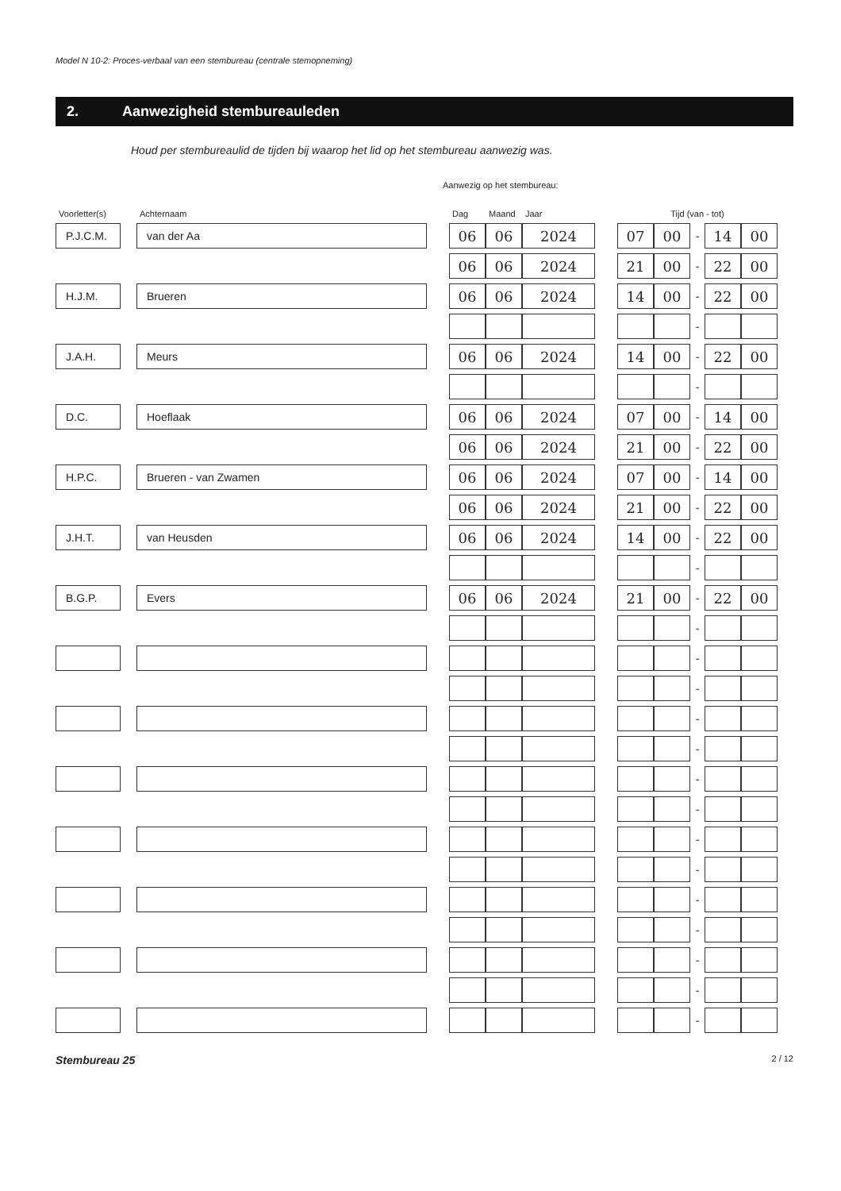Model N 10-2: Proces-verbaal van een stembureau (centrale stemopneming)
2. Aanwezigheid stembureauleden
Houd per stembureaulid de tijden bij waarop het lid op het stembureau aanwezig was.
Aanwezig op het stembureau:
| Voorletter(s) | | Achternaam | | Dag | Maand | Jaar | | Tijd (van - tot) | | | | |
| --- | --- | --- | --- | --- | --- | --- | --- | --- | --- | --- | --- | --- |
| P.J.C.M. | | van der Aa | | 06 | 06 | 2024 | | 07 | 00 | - | 14 | 00 |
| | | | | 06 | 06 | 2024 | | 21 | 00 | - | 22 | 00 |
| H.J.M. | | Brueren | | 06 | 06 | 2024 | | 14 | 00 | - | 22 | 00 |
| | | | | | | | | | | - | | |
| J.A.H. | | Meurs | | 06 | 06 | 2024 | | 14 | 00 | - | 22 | 00 |
| | | | | | | | | | | - | | |
| D.C. | | Hoeflaak | | 06 | 06 | 2024 | | 07 | 00 | - | 14 | 00 |
| | | | | 06 | 06 | 2024 | | 21 | 00 | - | 22 | 00 |
| H.P.C. | | Brueren - van Zwamen | | 06 | 06 | 2024 | | 07 | 00 | - | 14 | 00 |
| | | | | 06 | 06 | 2024 | | 21 | 00 | - | 22 | 00 |
| J.H.T. | | van Heusden | | 06 | 06 | 2024 | | 14 | 00 | - | 22 | 00 |
| | | | | | | | | | | - | | |
| B.G.P. | | Evers | | 06 | 06 | 2024 | | 21 | 00 | - | 22 | 00 |
| | | | | | | | | | | - | | |
| | | | | | | | | | | - | | |
| | | | | | | | | | | - | | |
| | | | | | | | | | | - | | |
| | | | | | | | | | | - | | |
| | | | | | | | | | | - | | |
| | | | | | | | | | | - | | |
| | | | | | | | | | | - | | |
| | | | | | | | | | | - | | |
| | | | | | | | | | | - | | |
| | | | | | | | | | | - | | |
| | | | | | | | | | | - | | |
| | | | | | | | | | | - | | |
| | | | | | | | | | | - | | |
Stembureau 25 2 / 12